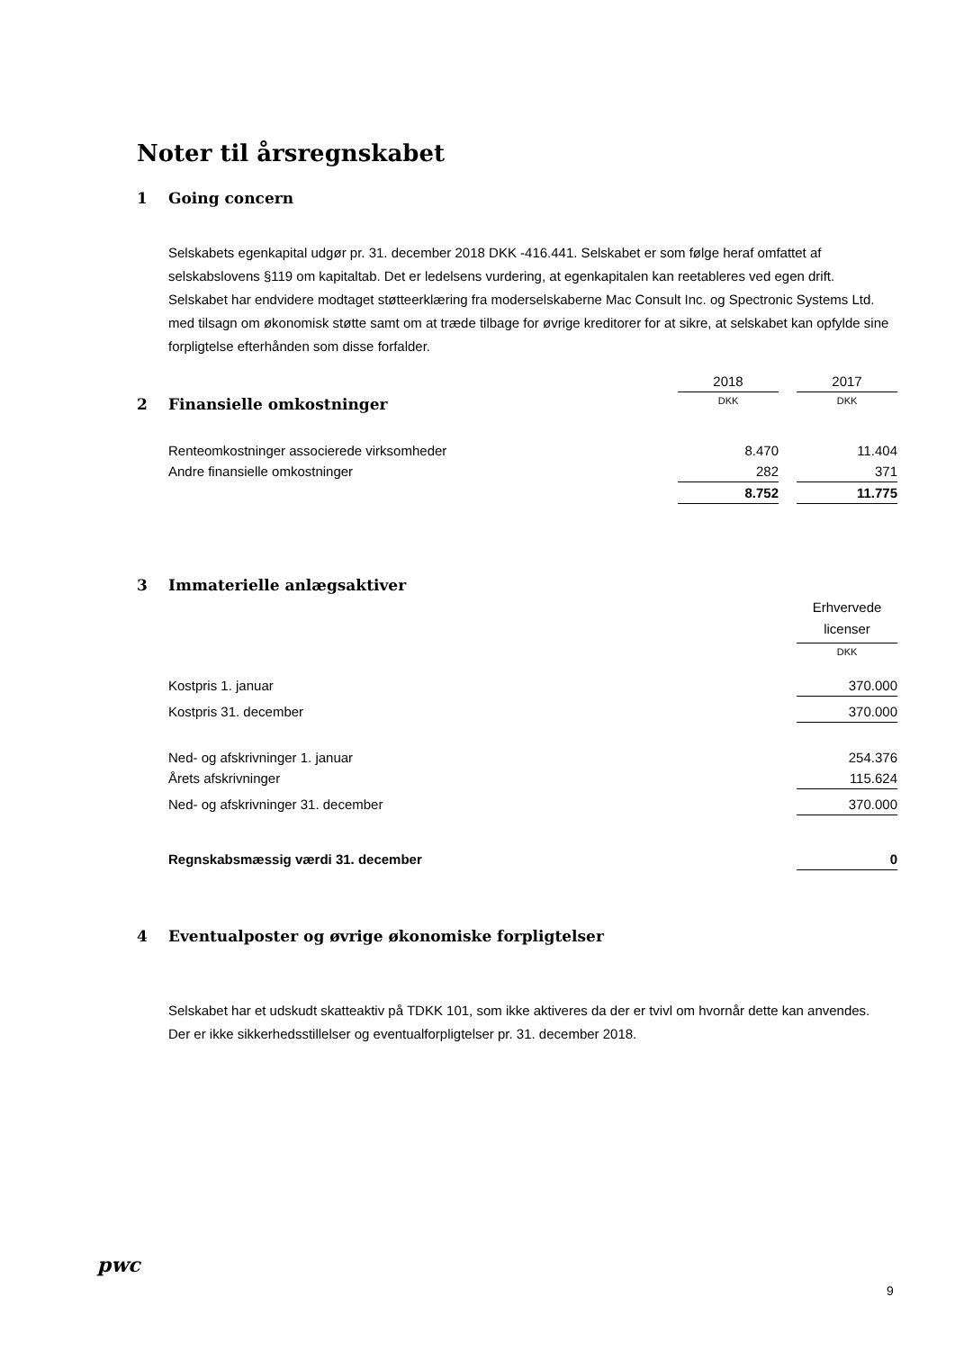Noter til årsregnskabet
1 Going concern
Selskabets egenkapital udgør pr. 31. december 2018 DKK -416.441. Selskabet er som følge heraf omfattet af selskabslovens §119 om kapitaltab. Det er ledelsens vurdering, at egenkapitalen kan reetableres ved egen drift. Selskabet har endvidere modtaget støtteerklæring fra moderselskaberne Mac Consult Inc. og Spectronic Systems Ltd. med tilsagn om økonomisk støtte samt om at træde tilbage for øvrige kreditorer for at sikre, at selskabet kan opfylde sine forpligtelse efterhånden som disse forfalder.
| | 2018 | | 2017 |
| 2 Finansielle omkostninger | DKK | | DKK |
| Renteomkostninger associerede virksomheder | 8.470 | | 11.404 |
| Andre finansielle omkostninger | 282 | | 371 |
| | 8.752 | | 11.775 |
3 Immaterielle anlægsaktiver
| | Erhvervede licenser |
| | DKK |
| Kostpris 1. januar | 370.000 |
| Kostpris 31. december | 370.000 |
| Ned- og afskrivninger 1. januar | 254.376 |
| Årets afskrivninger | 115.624 |
| Ned- og afskrivninger 31. december | 370.000 |
| Regnskabsmæssig værdi 31. december | 0 |
4 Eventualposter og øvrige økonomiske forpligtelser
Selskabet har et udskudt skatteaktiv på TDKK 101, som ikke aktiveres da der er tvivl om hvornår dette kan anvendes.
Der er ikke sikkerhedsstillelser og eventualforpligtelser pr. 31. december 2018.
pwc
9